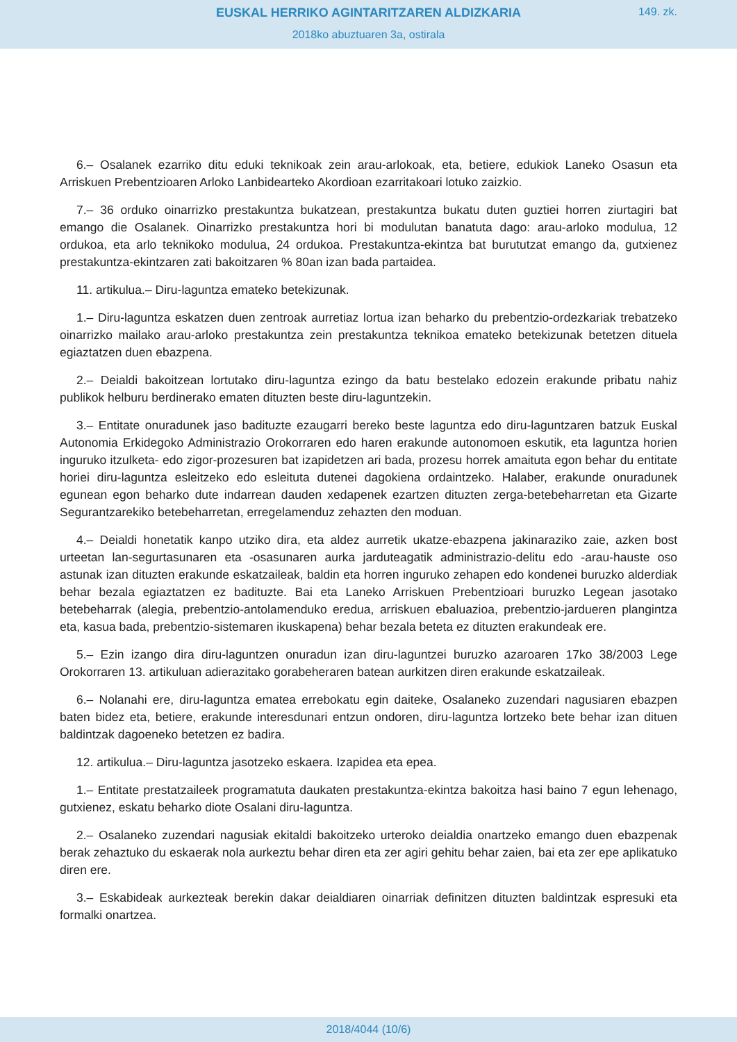EUSKAL HERRIKO AGINTARITZAREN ALDIZKARIA
149. zk.
2018ko abuztuaren 3a, ostirala
6.– Osalanek ezarriko ditu eduki teknikoak zein arau-arlokoak, eta, betiere, edukiok Laneko Osasun eta Arriskuen Prebentzioaren Arloko Lanbidearteko Akordioan ezarritakoari lotuko zaizkio.
7.– 36 orduko oinarrizko prestakuntza bukatzean, prestakuntza bukatu duten guztiei horren ziurtagiri bat emango die Osalanek. Oinarrizko prestakuntza hori bi modulutan banatuta dago: arau-arloko modulua, 12 ordukoa, eta arlo teknikoko modulua, 24 ordukoa. Prestakuntza-ekintza bat burututzat emango da, gutxienez prestakuntza-ekintzaren zati bakoitzaren % 80an izan bada partaidea.
11. artikulua.– Diru-laguntza emateko betekizunak.
1.– Diru-laguntza eskatzen duen zentroak aurretiaz lortua izan beharko du prebentzio-ordezkariak trebatzeko oinarrizko mailako arau-arloko prestakuntza zein prestakuntza teknikoa emateko betekizunak betetzen dituela egiaztatzen duen ebazpena.
2.– Deialdi bakoitzean lortutako diru-laguntza ezingo da batu bestelako edozein erakunde pribatu nahiz publikok helburu berdinerako ematen dituzten beste diru-laguntzekin.
3.– Entitate onuradunek jaso badituzte ezaugarri bereko beste laguntza edo diru-laguntzaren batzuk Euskal Autonomia Erkidegoko Administrazio Orokorraren edo haren erakunde autonomoen eskutik, eta laguntza horien inguruko itzulketa- edo zigor-prozesuren bat izapidetzen ari bada, prozesu horrek amaituta egon behar du entitate horiei diru-laguntza esleitzeko edo esleituta dutenei dagokiena ordaintzeko. Halaber, erakunde onuradunek egunean egon beharko dute indarrean dauden xedapenek ezartzen dituzten zerga-betebeharretan eta Gizarte Segurantzarekiko betebeharretan, erregelamenduz zehazten den moduan.
4.– Deialdi honetatik kanpo utziko dira, eta aldez aurretik ukatze-ebazpena jakinaraziko zaie, azken bost urteetan lan-segurtasunaren eta -osasunaren aurka jarduteagatik administrazio-delitu edo -arau-hauste oso astunak izan dituzten erakunde eskatzaileak, baldin eta horren inguruko zehapen edo kondenei buruzko alderdiak behar bezala egiaztatzen ez badituzte. Bai eta Laneko Arriskuen Prebentzioari buruzko Legean jasotako betebeharrak (alegia, prebentzio-antolamenduko eredua, arriskuen ebaluazioa, prebentzio-jardueren plangintza eta, kasua bada, prebentzio-sistemaren ikuskapena) behar bezala beteta ez dituzten erakundeak ere.
5.– Ezin izango dira diru-laguntzen onuradun izan diru-laguntzei buruzko azaroaren 17ko 38/2003 Lege Orokorraren 13. artikuluan adierazitako gorabeheraren batean aurkitzen diren erakunde eskatzaileak.
6.– Nolanahi ere, diru-laguntza ematea errebokatu egin daiteke, Osalaneko zuzendari nagusiaren ebazpen baten bidez eta, betiere, erakunde interesdunari entzun ondoren, diru-laguntza lortzeko bete behar izan dituen baldintzak dagoeneko betetzen ez badira.
12. artikulua.– Diru-laguntza jasotzeko eskaera. Izapidea eta epea.
1.– Entitate prestatzaileek programatuta daukaten prestakuntza-ekintza bakoitza hasi baino 7 egun lehenago, gutxienez, eskatu beharko diote Osalani diru-laguntza.
2.– Osalaneko zuzendari nagusiak ekitaldi bakoitzeko urteroko deialdia onartzeko emango duen ebazpenak berak zehaztuko du eskaerak nola aurkeztu behar diren eta zer agiri gehitu behar zaien, bai eta zer epe aplikatuko diren ere.
3.– Eskabideak aurkezteak berekin dakar deialdiaren oinarriak definitzen dituzten baldintzak espresuki eta formalki onartzea.
2018/4044 (10/6)